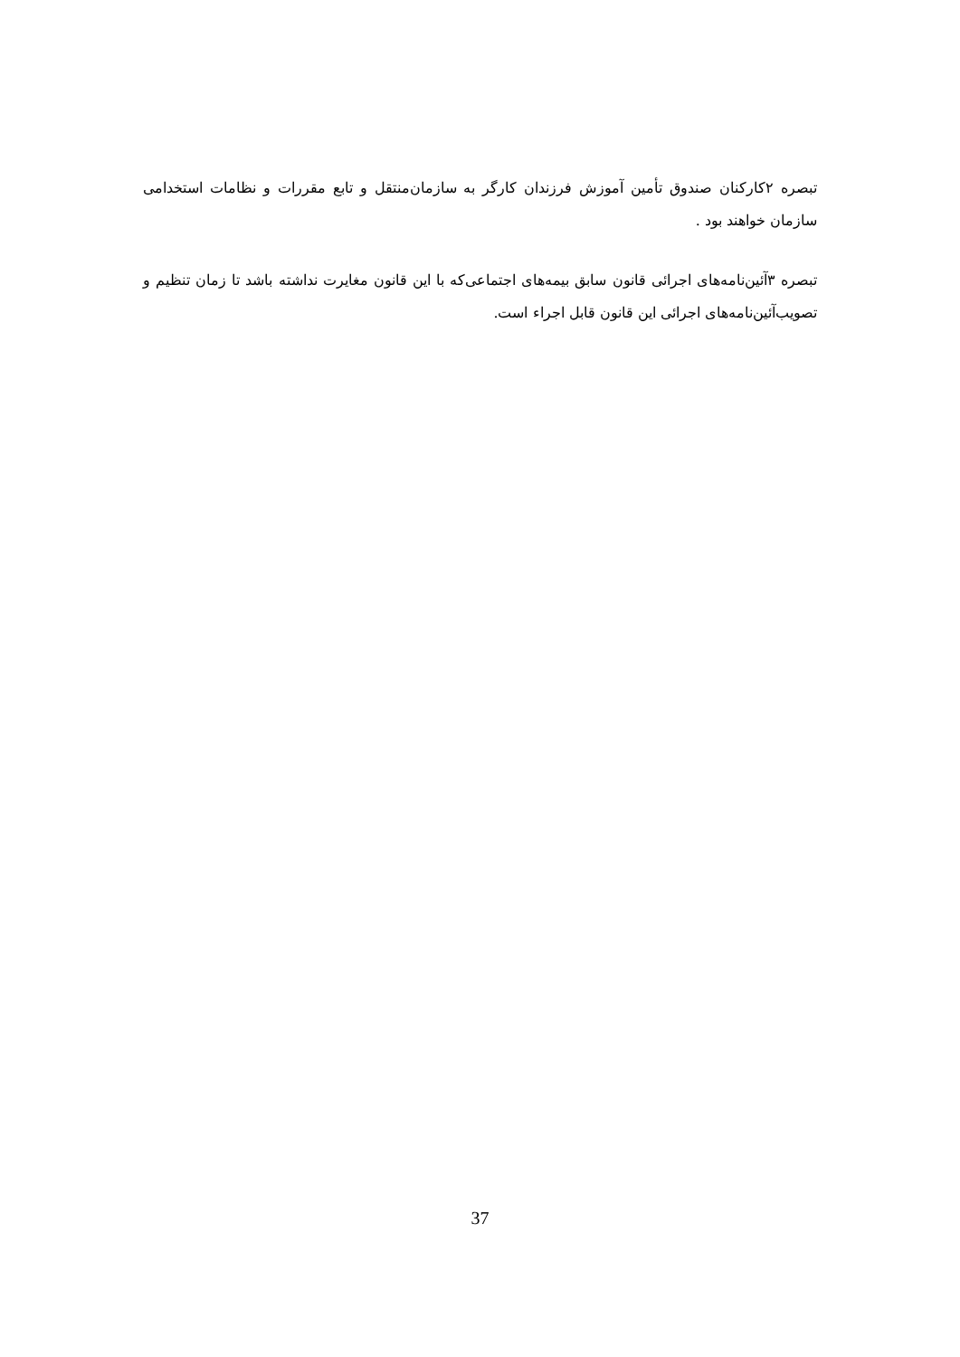تبصره ۲کارکنان صندوق تأمین آموزش فرزندان کارگر به سازمان‌منتقل و تابع مقررات و نظامات استخدامی سازمان خواهند بود .
تبصره ۳آئین‌نامه‌های اجرائی قانون سابق بیمه‌های اجتماعی‌که با این قانون مغایرت نداشته باشد تا زمان تنظیم و تصویب‌آئین‌نامه‌های اجرائی این قانون قابل اجراء است.
37